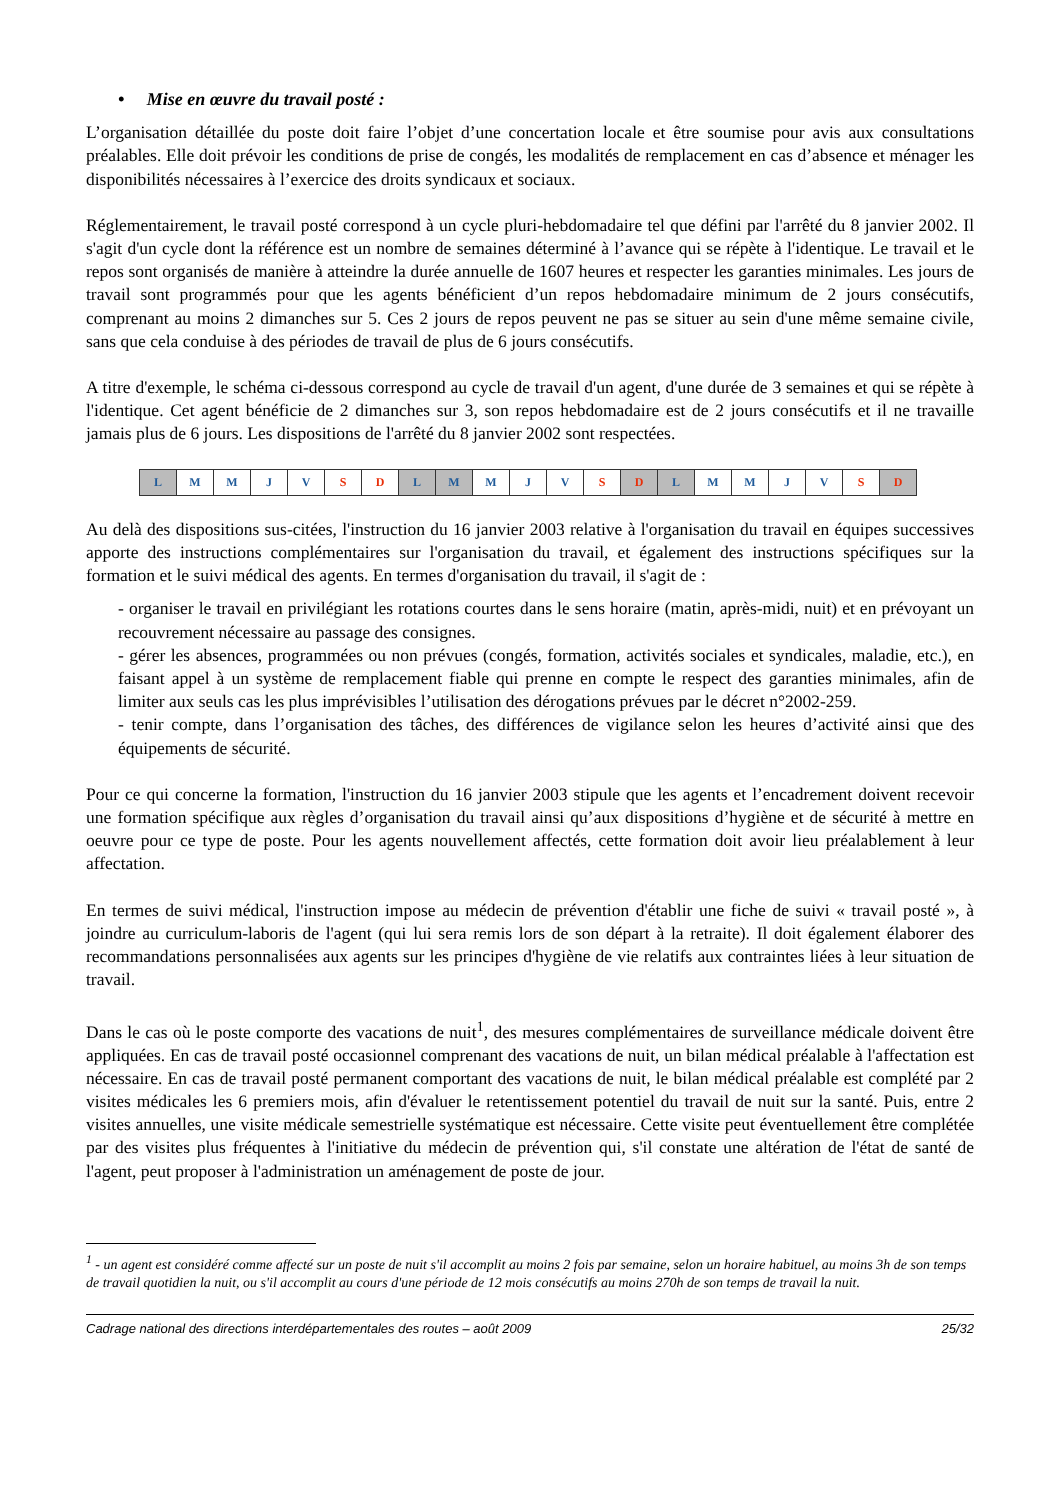• Mise en œuvre du travail posté :
L’organisation détaillée du poste doit faire l’objet d’une concertation locale et être soumise pour avis aux consultations préalables. Elle doit prévoir les conditions de prise de congés, les modalités de remplacement en cas d’absence et ménager les disponibilités nécessaires à l’exercice des droits syndicaux et sociaux.
Réglementairement, le travail posté correspond à un cycle pluri-hebdomadaire tel que défini par l'arrêté du 8 janvier 2002. Il s'agit d'un cycle dont la référence est un nombre de semaines déterminé à l’avance qui se répète à l'identique. Le travail et le repos sont organisés de manière à atteindre la durée annuelle de 1607 heures et respecter les garanties minimales. Les jours de travail sont programmés pour que les agents bénéficient d’un repos hebdomadaire minimum de 2 jours consécutifs, comprenant au moins 2 dimanches sur 5. Ces 2 jours de repos peuvent ne pas se situer au sein d'une même semaine civile, sans que cela conduise à des périodes de travail de plus de 6 jours consécutifs.
A titre d'exemple, le schéma ci-dessous correspond au cycle de travail d'un agent, d'une durée de 3 semaines et qui se répète à l'identique. Cet agent bénéficie de 2 dimanches sur 3, son repos hebdomadaire est de 2 jours consécutifs et il ne travaille jamais plus de 6 jours. Les dispositions de l'arrêté du 8 janvier 2002 sont respectées.
| L | M | M | J | V | S | D | L | M | M | J | V | S | D | L | M | M | J | V | S | D |
Au delà des dispositions sus-citées, l'instruction du 16 janvier 2003 relative à l'organisation du travail en équipes successives apporte des instructions complémentaires sur l'organisation du travail, et également des instructions spécifiques sur la formation et le suivi médical des agents. En termes d'organisation du travail, il s'agit de :
- organiser le travail en privilégiant les rotations courtes dans le sens horaire (matin, après-midi, nuit) et en prévoyant un recouvrement nécessaire au passage des consignes.
- gérer les absences, programmées ou non prévues (congés, formation, activités sociales et syndicales, maladie, etc.), en faisant appel à un système de remplacement fiable qui prenne en compte le respect des garanties minimales, afin de limiter aux seuls cas les plus imprévisibles l’utilisation des dérogations prévues par le décret n°2002-259.
- tenir compte, dans l’organisation des tâches, des différences de vigilance selon les heures d’activité ainsi que des équipements de sécurité.
Pour ce qui concerne la formation, l'instruction du 16 janvier 2003 stipule que les agents et l’encadrement doivent recevoir une formation spécifique aux règles d’organisation du travail ainsi qu’aux dispositions d’hygiène et de sécurité à mettre en oeuvre pour ce type de poste. Pour les agents nouvellement affectés, cette formation doit avoir lieu préalablement à leur affectation.
En termes de suivi médical, l'instruction impose au médecin de prévention d'établir une fiche de suivi « travail posté », à joindre au curriculum-laboris de l'agent (qui lui sera remis lors de son départ à la retraite). Il doit également élaborer des recommandations personnalisées aux agents sur les principes d'hygiène de vie relatifs aux contraintes liées à leur situation de travail.
Dans le cas où le poste comporte des vacations de nuit<sup>1</sup>, des mesures complémentaires de surveillance médicale doivent être appliquées. En cas de travail posté occasionnel comprenant des vacations de nuit, un bilan médical préalable à l'affectation est nécessaire. En cas de travail posté permanent comportant des vacations de nuit, le bilan médical préalable est complété par 2 visites médicales les 6 premiers mois, afin d'évaluer le retentissement potentiel du travail de nuit sur la santé. Puis, entre 2 visites annuelles, une visite médicale semestrielle systématique est nécessaire. Cette visite peut éventuellement être complétée par des visites plus fréquentes à l'initiative du médecin de prévention qui, s'il constate une altération de l'état de santé de l'agent, peut proposer à l'administration un aménagement de poste de jour.
<sup>1</sup> - un agent est considéré comme affecté sur un poste de nuit s'il accomplit au moins 2 fois par semaine, selon un horaire habituel, au moins 3h de son temps de travail quotidien la nuit, ou s'il accomplit au cours d'une période de 12 mois consécutifs au moins 270h de son temps de travail la nuit.
Cadrage national des directions interdépartementales des routes – août 2009 25/32